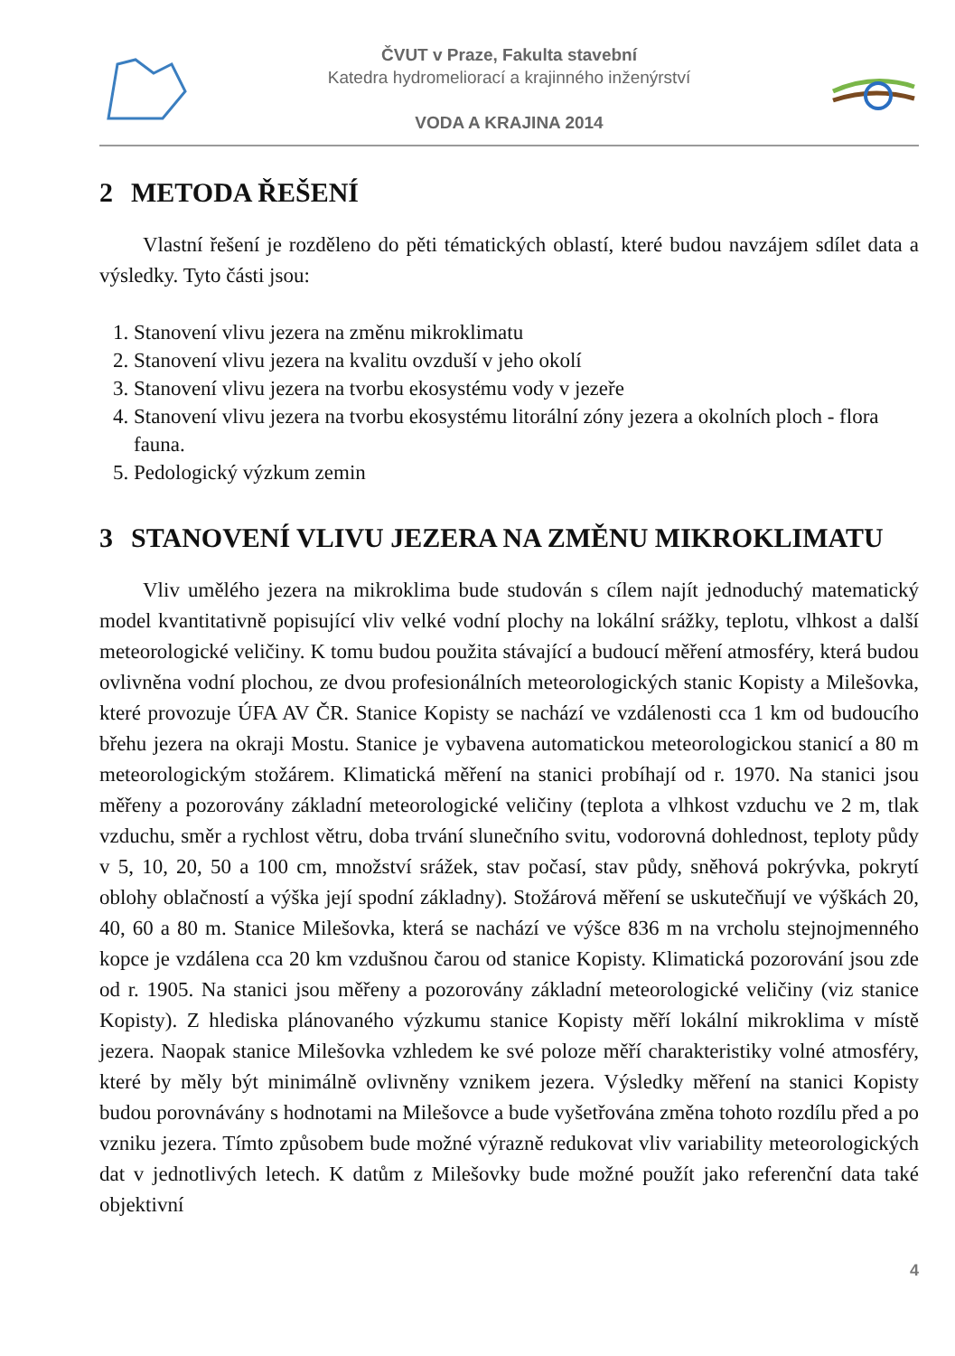ČVUT v Praze, Fakulta stavební
Katedra hydromeliorací a krajinného inženýrství
VODA A KRAJINA 2014
2 METODA ŘEŠENÍ
Vlastní řešení je rozděleno do pěti tématických oblastí, které budou navzájem sdílet data a výsledky. Tyto části jsou:
1. Stanovení vlivu jezera na změnu mikroklimatu
2. Stanovení vlivu jezera na kvalitu ovzduší v jeho okolí
3. Stanovení vlivu jezera na tvorbu ekosystému vody v jezeře
4. Stanovení vlivu jezera na tvorbu ekosystému litorální zóny jezera a okolních ploch - flora fauna.
5. Pedologický výzkum zemin
3 STANOVENÍ VLIVU JEZERA NA ZMĚNU MIKROKLIMATU
Vliv umělého jezera na mikroklima bude studován s cílem najít jednoduchý matematický model kvantitativně popisující vliv velké vodní plochy na lokální srážky, teplotu, vlhkost a další meteorologické veličiny. K tomu budou použita stávající a budoucí měření atmosféry, která budou ovlivněna vodní plochou, ze dvou profesionálních meteorologických stanic Kopisty a Milešovka, které provozuje ÚFA AV ČR. Stanice Kopisty se nachází ve vzdálenosti cca 1 km od budoucího břehu jezera na okraji Mostu. Stanice je vybavena automatickou meteorologickou stanicí a 80 m meteorologickým stožárem. Klimatická měření na stanici probíhají od r. 1970. Na stanici jsou měřeny a pozorovány základní meteorologické veličiny (teplota a vlhkost vzduchu ve 2 m, tlak vzduchu, směr a rychlost větru, doba trvání slunečního svitu, vodorovná dohlednost, teploty půdy v 5, 10, 20, 50 a 100 cm, množství srážek, stav počasí, stav půdy, sněhová pokrývka, pokrytí oblohy oblačností a výška její spodní základny). Stožárová měření se uskutečňují ve výškách 20, 40, 60 a 80 m. Stanice Milešovka, která se nachází ve výšce 836 m na vrcholu stejnojmenného kopce je vzdálena cca 20 km vzdušnou čarou od stanice Kopisty. Klimatická pozorování jsou zde od r. 1905. Na stanici jsou měřeny a pozorovány základní meteorologické veličiny (viz stanice Kopisty). Z hlediska plánovaného výzkumu stanice Kopisty měří lokální mikroklima v místě jezera. Naopak stanice Milešovka vzhledem ke své poloze měří charakteristiky volné atmosféry, které by měly být minimálně ovlivněny vznikem jezera. Výsledky měření na stanici Kopisty budou porovnávány s hodnotami na Milešovce a bude vyšetřována změna tohoto rozdílu před a po vzniku jezera. Tímto způsobem bude možné výrazně redukovat vliv variability meteorologických dat v jednotlivých letech. K datům z Milešovky bude možné použít jako referenční data také objektivní
4